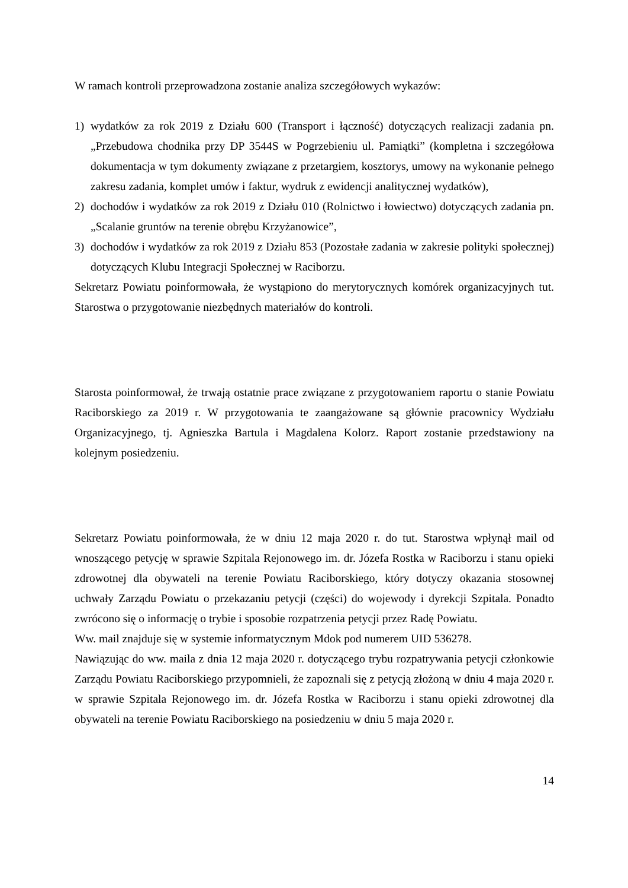W ramach kontroli przeprowadzona zostanie analiza szczegółowych wykazów:
1) wydatków za rok 2019 z Działu 600 (Transport i łączność) dotyczących realizacji zadania pn. „Przebudowa chodnika przy DP 3544S w Pogrzebieniu ul. Pamiątki” (kompletna i szczegółowa dokumentacja w tym dokumenty związane z przetargiem, kosztorys, umowy na wykonanie pełnego zakresu zadania, komplet umów i faktur, wydruk z ewidencji analitycznej wydatków),
2) dochodów i wydatków za rok 2019 z Działu 010 (Rolnictwo i łowiectwo) dotyczących zadania pn. „Scalanie gruntów na terenie obrębu Krzyżanowice”,
3) dochodów i wydatków za rok 2019 z Działu 853 (Pozostałe zadania w zakresie polityki społecznej) dotyczących Klubu Integracji Społecznej w Raciborzu.
Sekretarz Powiatu poinformowała, że wystąpiono do merytorycznych komórek organizacyjnych tut. Starostwa o przygotowanie niezbędnych materiałów do kontroli.
Starosta poinformował, że trwają ostatnie prace związane z przygotowaniem raportu o stanie Powiatu Raciborskiego za 2019 r. W przygotowania te zaangażowane są głównie pracownicy Wydziału Organizacyjnego, tj. Agnieszka Bartula i Magdalena Kolorz. Raport zostanie przedstawiony na kolejnym posiedzeniu.
Sekretarz Powiatu poinformowała, że w dniu 12 maja 2020 r. do tut. Starostwa wpłynął mail od wnoszącego petycję w sprawie Szpitala Rejonowego im. dr. Józefa Rostka w Raciborzu i stanu opieki zdrowotnej dla obywateli na terenie Powiatu Raciborskiego, który dotyczy okazania stosownej uchwały Zarządu Powiatu o przekazaniu petycji (części) do wojewody i dyrekcji Szpitala. Ponadto zwrócono się o informację o trybie i sposobie rozpatrzenia petycji przez Radę Powiatu.
Ww. mail znajduje się w systemie informatycznym Mdok pod numerem UID 536278.
Nawiązując do ww. maila z dnia 12 maja 2020 r. dotyczącego trybu rozpatrywania petycji członkowie Zarządu Powiatu Raciborskiego przypomnieli, że zapoznali się z petycją złożoną w dniu 4 maja 2020 r. w sprawie Szpitala Rejonowego im. dr. Józefa Rostka w Raciborzu i stanu opieki zdrowotnej dla obywateli na terenie Powiatu Raciborskiego na posiedzeniu w dniu 5 maja 2020 r.
14